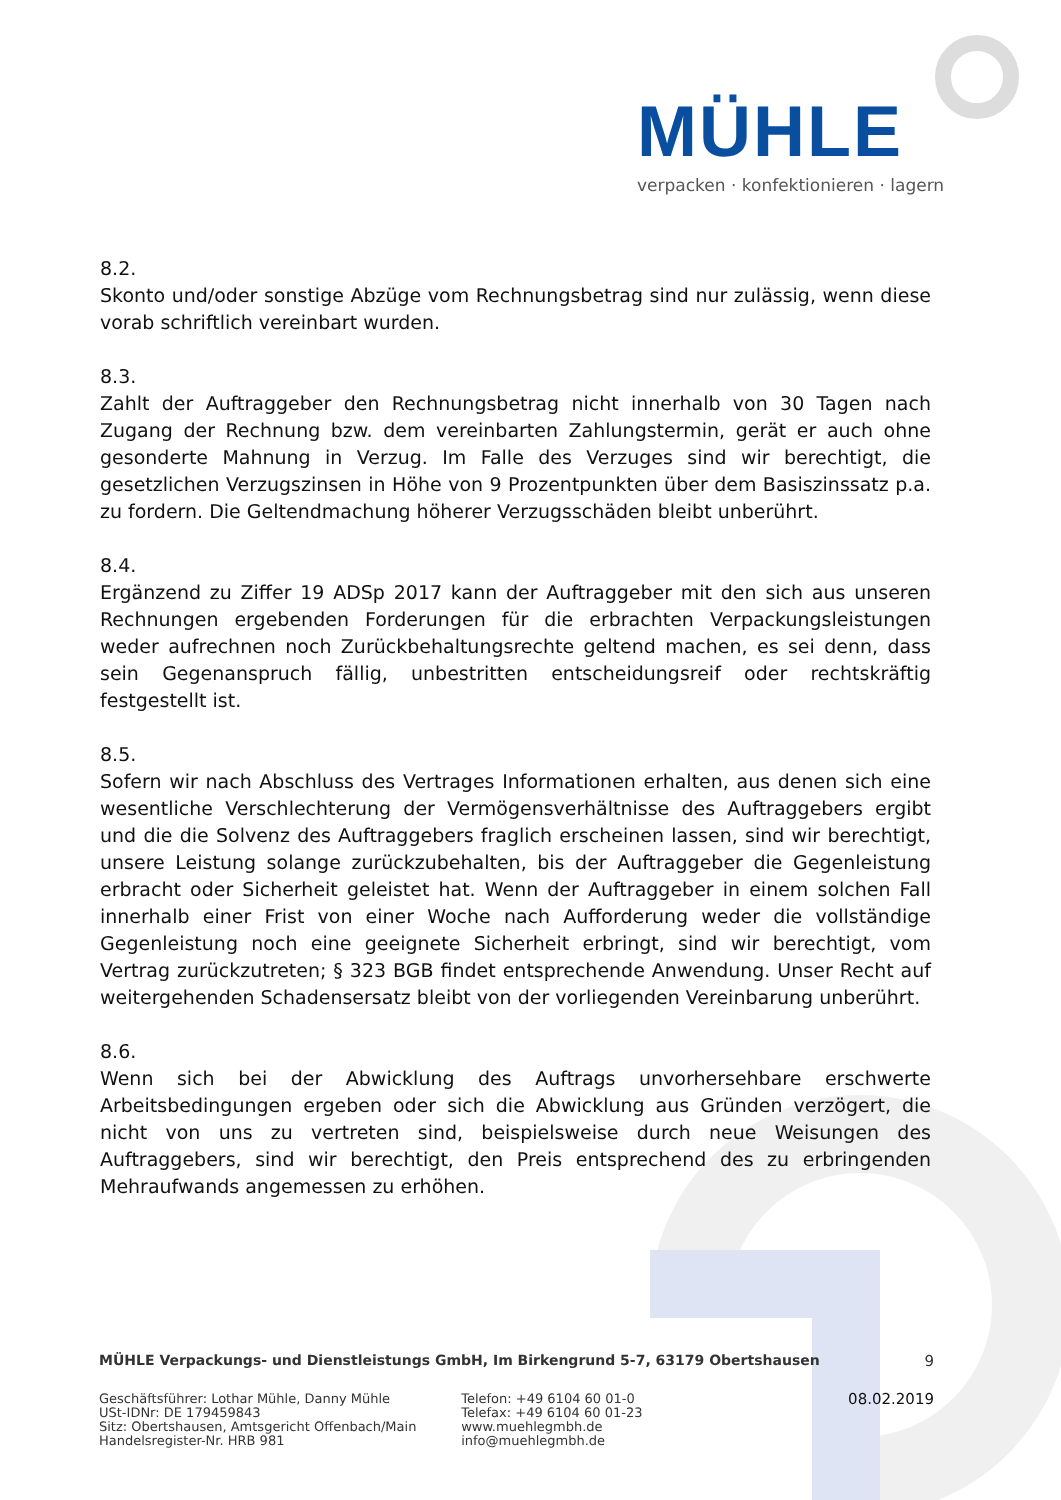MÜHLE
verpacken · konfektionieren · lagern
8.2.
Skonto und/oder sonstige Abzüge vom Rechnungsbetrag sind nur zulässig, wenn diese vorab schriftlich vereinbart wurden.
8.3.
Zahlt der Auftraggeber den Rechnungsbetrag nicht innerhalb von 30 Tagen nach Zugang der Rechnung bzw. dem vereinbarten Zahlungstermin, gerät er auch ohne gesonderte Mahnung in Verzug. Im Falle des Verzuges sind wir berechtigt, die gesetzlichen Verzugszinsen in Höhe von 9 Prozentpunkten über dem Basiszinssatz p.a. zu fordern. Die Geltendmachung höherer Verzugsschäden bleibt unberührt.
8.4.
Ergänzend zu Ziffer 19 ADSp 2017 kann der Auftraggeber mit den sich aus unseren Rechnungen ergebenden Forderungen für die erbrachten Verpackungsleistungen weder aufrechnen noch Zurückbehaltungsrechte geltend machen, es sei denn, dass sein Gegen­anspruch fällig, unbestritten entscheidungsreif oder rechtskräftig festgestellt ist.
8.5.
Sofern wir nach Abschluss des Vertrages Informationen erhalten, aus denen sich eine wesentliche Verschlechterung der Vermögensverhältnisse des Auftraggebers ergibt und die die Solvenz des Auftraggebers fraglich erscheinen lassen, sind wir berechtigt, unsere Leistung solange zurückzubehalten, bis der Auftraggeber die Gegenleistung erbracht oder Sicherheit geleistet hat. Wenn der Auftraggeber in einem solchen Fall innerhalb einer Frist von einer Woche nach Aufforderung weder die vollständige Gegenleistung noch eine geeignete Sicherheit erbringt, sind wir berechtigt, vom Vertrag zurückzutreten; § 323 BGB findet entsprechende Anwendung. Unser Recht auf weitergehenden Schadensersatz bleibt von der vorliegenden Vereinbarung unberührt.
8.6.
Wenn sich bei der Abwicklung des Auftrags unvorhersehbare erschwerte Arbeitsbedingungen ergeben oder sich die Abwicklung aus Gründen verzögert, die nicht von uns zu vertreten sind, beispielsweise durch neue Weisungen des Auftraggebers, sind wir berechtigt, den Preis entsprechend des zu erbringenden Mehraufwands angemessen zu erhöhen.
MÜHLE Verpackungs- und Dienstleistungs GmbH, Im Birkengrund 5-7, 63179 Obertshausen 9
Geschäftsführer: Lothar Mühle, Danny Mühle
USt-IDNr: DE 179459843
Sitz: Obertshausen, Amtsgericht Offenbach/Main
Handelsregister-Nr. HRB 981
Telefon: +49 6104 60 01-0
Telefax: +49 6104 60 01-23
www.muehlegmbh.de
info@muehlegmbh.de
08.02.2019